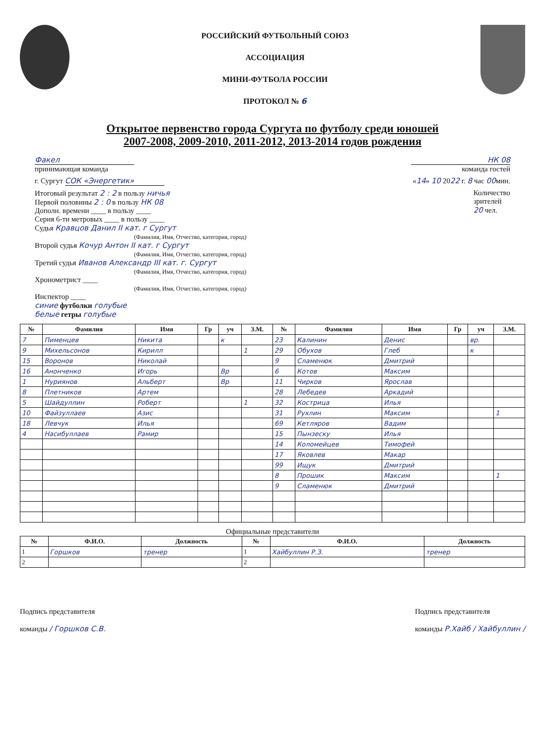РОССИЙСКИЙ ФУТБОЛЬНЫЙ СОЮЗ
АССОЦИАЦИЯ
МИНИ-ФУТБОЛА РОССИИ
ПРОТОКОЛ № 6
Открытое первенство города Сургута по футболу среди юношей
2007-2008, 2009-2010, 2011-2012, 2013-2014 годов рождения
Факел
принимающая команда
НК 08
команда гостей
г. Сургут СОК «Энергетик» «14» 10 2022 г. 8 час 00мин.
Итоговый результат 2 : 2 в пользу ничья
Первой половины 2 : 0 в пользу НК 08
Дополн. времени ____ в пользу ____
Серия 6-ти метровых ____ в пользу ____
Судья Кравцов Данил II кат. г Сургут
(Фамилия, Имя, Отчество, категория, город)
Второй судья Кочур Антон II кат. г Сургут
(Фамилия, Имя, Отчество, категория, город)
Третий судья Иванов Александр III кат. г. Сургут
(Фамилия, Имя, Отчество, категория, город)
Хронометрист ____
(Фамилия, Имя, Отчество, категория, город)
Инспектор ____
синие футболки голубые
белые гетры голубые
Количество
зрителей
20 чел.
| № | Фамилия | Имя | Гр | уч | З.М. | № | Фамилия | Имя | Гр | уч | З.М. |
| --- | --- | --- | --- | --- | --- | --- | --- | --- | --- | --- | --- |
| 7 | Пименцев | Никита | | к | | 23 | Калинин | Денис | | вр. | |
| 9 | Михельсонов | Кирилл | | | 1 | 29 | Обухов | Глеб | | к | |
| 15 | Воронов | Николай | | | | 9 | Сламенюк | Дмитрий | | | |
| 16 | Анонченко | Игорь | | Вр | | 6 | Котов | Максим | | | |
| 1 | Нуриянов | Альберт | | Вр | | 11 | Чирков | Ярослав | | | |
| 8 | Плетников | Артем | | | | 28 | Лебедев | Аркадий | | | |
| 5 | Шайдуллин | Роберт | | | 1 | 32 | Кострица | Илья | | | |
| 10 | Файзуллаев | Азис | | | | 31 | Рухлин | Максим | | | 1 |
| 18 | Левчук | Илья | | | | 69 | Кетляров | Вадим | | | |
| 4 | Насибуллаев | Рамир | | | | 15 | Пынзеску | Илья | | | |
| | | | | | | 14 | Коломейцев | Тимофей | | | |
| | | | | | | 17 | Яковлев | Макар | | | |
| | | | | | | 99 | Ищук | Дмитрий | | | |
| | | | | | | 8 | Прошик | Максим | | | 1 |
| | | | | | | 9 | Сламенюк | Дмитрий | | | |
Официальные представители
| № | Ф.И.О. | Должность | № | Ф.И.О. | Должность |
| --- | --- | --- | --- | --- | --- |
| 1 | Горшков | тренер | 1 | Хайбуллин Р.З. | тренер |
| 2 | | | 2 | | |
Подпись представителя
команды / Горшков С.В.
Подпись представителя
команды Р.Хайб / Хайбуллин /